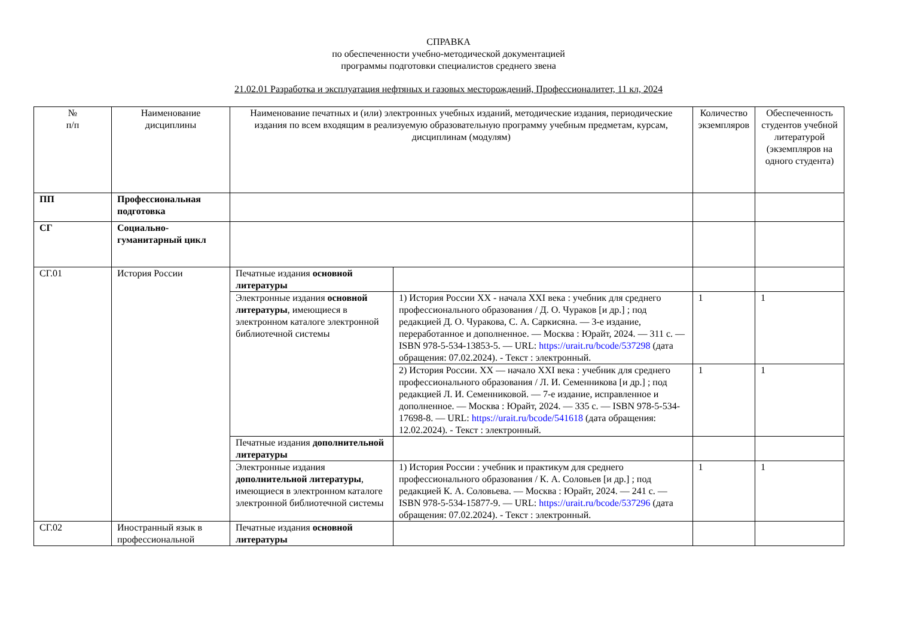СПРАВКА
по обеспеченности учебно-методической документацией
программы подготовки специалистов среднего звена
21.02.01 Разработка и эксплуатация нефтяных и газовых месторождений, Профессионалитет, 11 кл, 2024
| № п/п | Наименование дисциплины | Наименование печатных и (или) электронных учебных изданий, методические издания, периодические издания по всем входящим в реализуемую образовательную программу учебным предметам, курсам, дисциплинам (модулям) | | Количество экземпляров | Обеспеченность студентов учебной литературой (экземпляров на одного студента) |
| --- | --- | --- | --- | --- | --- |
| ПП | Профессиональная подготовка | | | | |
| СГ | Социально-гуманитарный цикл | | | | |
| СГ.01 | История России | Печатные издания основной литературы | | | |
| | | Электронные издания основной литературы , имеющиеся в электронном каталоге электронной библиотечной системы | 1) История России XX - начала XXI века : учебник для среднего профессионального образования / Д. О. Чураков [и др.] ; под редакцией Д. О. Чуракова, С. А. Саркисяна. — 3-е издание, переработанное и дополненное. — Москва : Юрайт, 2024. — 311 с. — ISBN 978-5-534-13853-5. — URL: https://urait.ru/bcode/537298 (дата обращения: 07.02.2024). - Текст : электронный. | 1 | 1 |
| | | | 2) История России. XX — начало XXI века : учебник для среднего профессионального образования / Л. И. Семенникова [и др.] ; под редакцией Л. И. Семенниковой. — 7-е издание, исправленное и дополненное. — Москва : Юрайт, 2024. — 335 с. — ISBN 978-5-534-17698-8. — URL: https://urait.ru/bcode/541618 (дата обращения: 12.02.2024). - Текст : электронный. | 1 | 1 |
| | | Печатные издания дополнительной литературы | | | |
| | | Электронные издания дополнительной литературы , имеющиеся в электронном каталоге электронной библиотечной системы | 1) История России : учебник и практикум для среднего профессионального образования / К. А. Соловьев [и др.] ; под редакцией К. А. Соловьева. — Москва : Юрайт, 2024. — 241 с. — ISBN 978-5-534-15877-9. — URL: https://urait.ru/bcode/537296 (дата обращения: 07.02.2024). - Текст : электронный. | 1 | 1 |
| СГ.02 | Иностранный язык в профессиональной | Печатные издания основной литературы | | | |